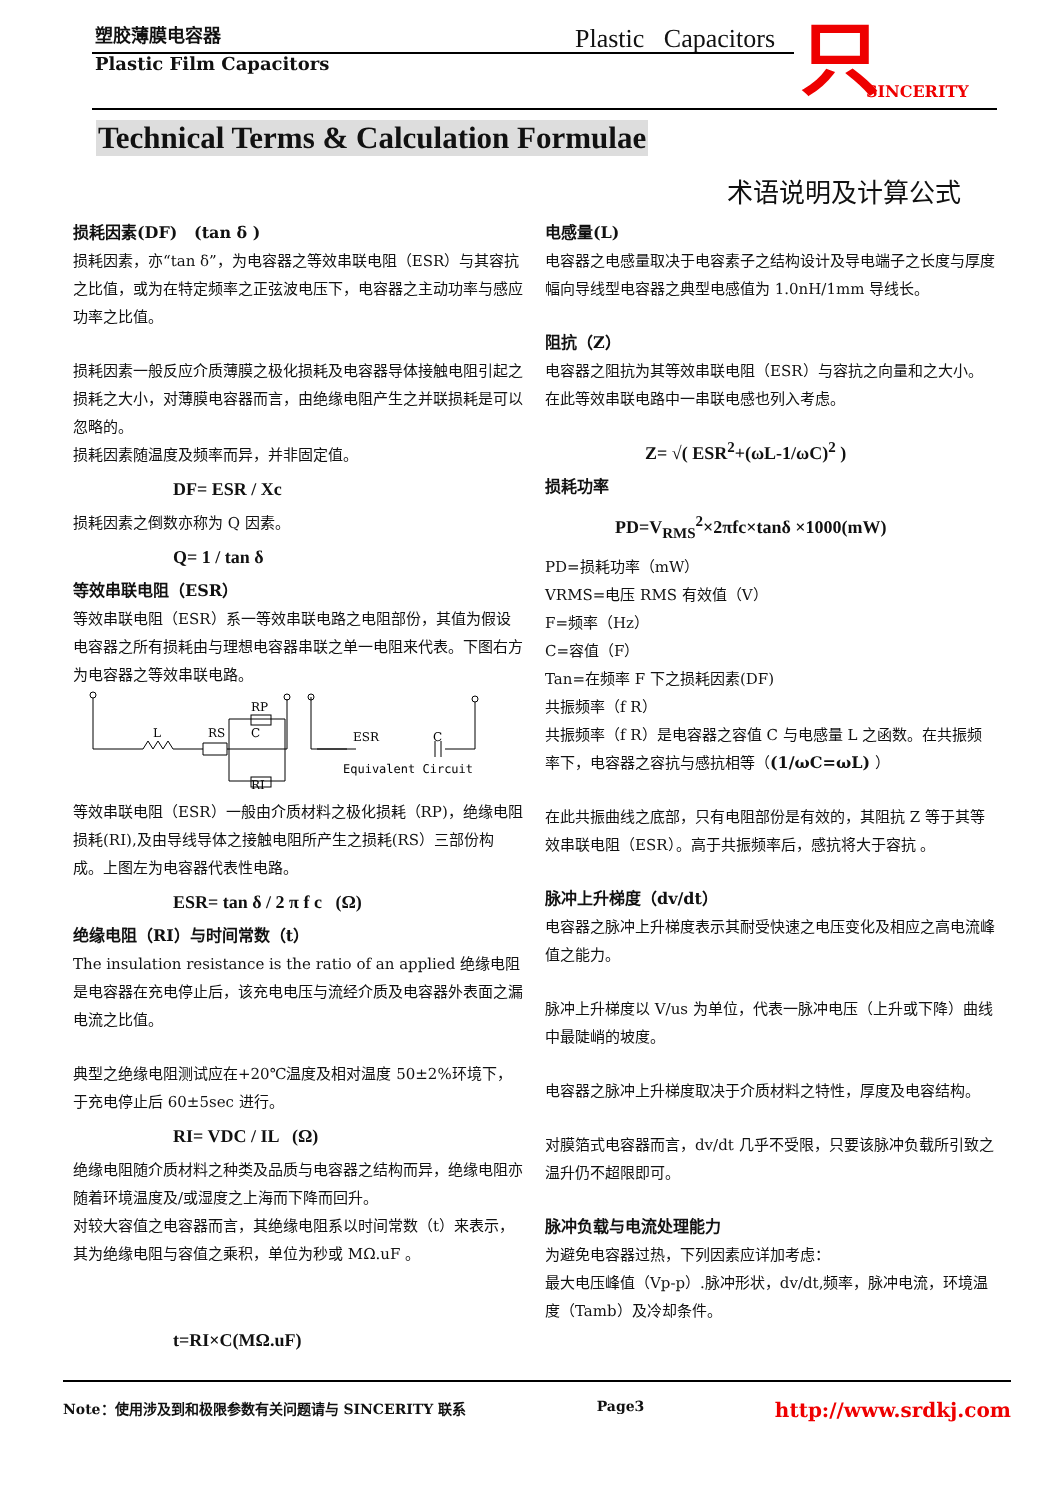塑胶薄膜电容器
Plastic Film Capacitors
Plastic Capacitors 只 SINCERITY
Technical Terms & Calculation Formulae
术语说明及计算公式
损耗因素(DF) (tan δ )
损耗因素，亦“tan δ”，为电容器之等效串联电阻（ESR）与其容抗之比值，或为在特定频率之正弦波电压下，电容器之主动功率与感应功率之比值。
损耗因素一般反应介质薄膜之极化损耗及电容器导体接触电阻引起之损耗之大小，对薄膜电容器而言，由绝缘电阻产生之并联损耗是可以忽略的。
损耗因素随温度及频率而异，并非固定值。
DF= ESR / Xc
损耗因素之倒数亦称为 Q 因素。
Q= 1 / tan δ
等效串联电阻（ESR）
等效串联电阻（ESR）系一等效串联电路之电阻部份，其值为假设电容器之所有损耗由与理想电容器串联之单一电阻来代表。下图右方为电容器之等效串联电路。
L
RS
RP
C
RI
ESR
C
Equivalent Circuit
等效串联电阻（ESR）一般由介质材料之极化损耗（RP)，绝缘电阻损耗(RI),及由导线导体之接触电阻所产生之损耗(RS）三部份构成。上图左为电容器代表性电路。
ESR= tan δ / 2 π f c (Ω)
绝缘电阻（RI）与时间常数（t）
The insulation resistance is the ratio of an applied 绝缘电阻是电容器在充电停止后，该充电电压与流经介质及电容器外表面之漏电流之比值。
典型之绝缘电阻测试应在+20℃温度及相对温度 50±2%环境下，于充电停止后 60±5sec 进行。
RI= VDC / IL (Ω)
绝缘电阻随介质材料之种类及品质与电容器之结构而异，绝缘电阻亦随着环境温度及/或湿度之上海而下降而回升。
对较大容值之电容器而言，其绝缘电阻系以时间常数（t）来表示，其为绝缘电阻与容值之乘积，单位为秒或 MΩ.uF 。
t=RI×C(MΩ.uF)
电感量(L)
电容器之电感量取决于电容素子之结构设计及导电端子之长度与厚度幅向导线型电容器之典型电感值为 1.0nH/1mm 导线长。
阻抗（Z）
电容器之阻抗为其等效串联电阻（ESR）与容抗之向量和之大小。在此等效串联电路中一串联电感也列入考虑。
Z= √( ESR<sup>2</sup>+(ωL-1/ωC)<sup>2</sup> )
损耗功率
PD=V<sub>RMS</sub><sup>2</sup>×2πfc×tanδ ×1000(mW)
PD=损耗功率（mW）
VRMS=电压 RMS 有效值（V）
F=频率（Hz）
C=容值（F）
Tan=在频率 F 下之损耗因素(DF)
共振频率（f R）
共振频率（f R）是电容器之容值 C 与电感量 L 之函数。在共振频率下，电容器之容抗与感抗相等（(1/ωC=ωL) ）
在此共振曲线之底部，只有电阻部份是有效的，其阻抗 Z 等于其等效串联电阻（ESR）。高于共振频率后，感抗将大于容抗 。
脉冲上升梯度（dv/dt）
电容器之脉冲上升梯度表示其耐受快速之电压变化及相应之高电流峰值之能力。
脉冲上升梯度以 V/us 为单位，代表一脉冲电压（上升或下降）曲线中最陡峭的坡度。
电容器之脉冲上升梯度取决于介质材料之特性，厚度及电容结构。
对膜箔式电容器而言，dv/dt 几乎不受限，只要该脉冲负载所引致之温升仍不超限即可。
脉冲负载与电流处理能力
为避免电容器过热，下列因素应详加考虑：
最大电压峰值（Vp-p）.脉冲形状，dv/dt,频率，脉冲电流，环境温度（Tamb）及冷却条件。
Note：使用涉及到和极限参数有关问题请与 SINCERITY 联系 Page3 http://www.srdkj.com